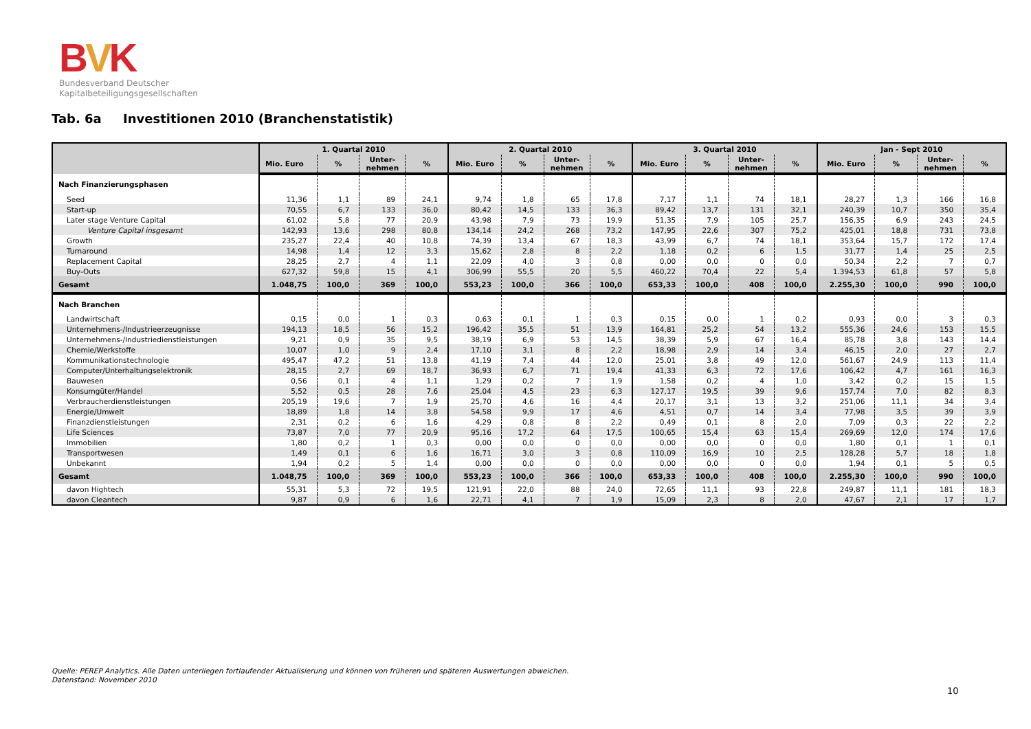BVK
Bundesverband Deutscher
Kapitalbeteiligungsgesellschaften
Tab. 6a Investitionen 2010 (Branchenstatistik)
| | 1. Quartal 2010 | | | | 2. Quartal 2010 | | | | 3. Quartal 2010 | | | | Jan - Sept 2010 | | | |
| --- | --- | --- | --- | --- | --- | --- | --- | --- | --- | --- | --- | --- | --- | --- | --- | --- |
| | Mio. Euro | % | Unter- nehmen | % | Mio. Euro | % | Unter- nehmen | % | Mio. Euro | % | Unter- nehmen | % | Mio. Euro | % | Unter- nehmen | % |
| Nach Finanzierungsphasen | | | | | | | | | | | | | | | | |
| Seed | 11,36 | 1,1 | 89 | 24,1 | 9,74 | 1,8 | 65 | 17,8 | 7,17 | 1,1 | 74 | 18,1 | 28,27 | 1,3 | 166 | 16,8 |
| Start-up | 70,55 | 6,7 | 133 | 36,0 | 80,42 | 14,5 | 133 | 36,3 | 89,42 | 13,7 | 131 | 32,1 | 240,39 | 10,7 | 350 | 35,4 |
| Later stage Venture Capital | 61,02 | 5,8 | 77 | 20,9 | 43,98 | 7,9 | 73 | 19,9 | 51,35 | 7,9 | 105 | 25,7 | 156,35 | 6,9 | 243 | 24,5 |
| Venture Capital insgesamt | 142,93 | 13,6 | 298 | 80,8 | 134,14 | 24,2 | 268 | 73,2 | 147,95 | 22,6 | 307 | 75,2 | 425,01 | 18,8 | 731 | 73,8 |
| Growth | 235,27 | 22,4 | 40 | 10,8 | 74,39 | 13,4 | 67 | 18,3 | 43,99 | 6,7 | 74 | 18,1 | 353,64 | 15,7 | 172 | 17,4 |
| Turnaround | 14,98 | 1,4 | 12 | 3,3 | 15,62 | 2,8 | 8 | 2,2 | 1,18 | 0,2 | 6 | 1,5 | 31,77 | 1,4 | 25 | 2,5 |
| Replacement Capital | 28,25 | 2,7 | 4 | 1,1 | 22,09 | 4,0 | 3 | 0,8 | 0,00 | 0,0 | 0 | 0,0 | 50,34 | 2,2 | 7 | 0,7 |
| Buy-Outs | 627,32 | 59,8 | 15 | 4,1 | 306,99 | 55,5 | 20 | 5,5 | 460,22 | 70,4 | 22 | 5,4 | 1.394,53 | 61,8 | 57 | 5,8 |
| Gesamt | 1.048,75 | 100,0 | 369 | 100,0 | 553,23 | 100,0 | 366 | 100,0 | 653,33 | 100,0 | 408 | 100,0 | 2.255,30 | 100,0 | 990 | 100,0 |
| Nach Branchen | | | | | | | | | | | | | | | | |
| Landwirtschaft | 0,15 | 0,0 | 1 | 0,3 | 0,63 | 0,1 | 1 | 0,3 | 0,15 | 0,0 | 1 | 0,2 | 0,93 | 0,0 | 3 | 0,3 |
| Unternehmens-/Industrieerzeugnisse | 194,13 | 18,5 | 56 | 15,2 | 196,42 | 35,5 | 51 | 13,9 | 164,81 | 25,2 | 54 | 13,2 | 555,36 | 24,6 | 153 | 15,5 |
| Unternehmens-/Industriedienstleistungen | 9,21 | 0,9 | 35 | 9,5 | 38,19 | 6,9 | 53 | 14,5 | 38,39 | 5,9 | 67 | 16,4 | 85,78 | 3,8 | 143 | 14,4 |
| Chemie/Werkstoffe | 10,07 | 1,0 | 9 | 2,4 | 17,10 | 3,1 | 8 | 2,2 | 18,98 | 2,9 | 14 | 3,4 | 46,15 | 2,0 | 27 | 2,7 |
| Kommunikationstechnologie | 495,47 | 47,2 | 51 | 13,8 | 41,19 | 7,4 | 44 | 12,0 | 25,01 | 3,8 | 49 | 12,0 | 561,67 | 24,9 | 113 | 11,4 |
| Computer/Unterhaltungselektronik | 28,15 | 2,7 | 69 | 18,7 | 36,93 | 6,7 | 71 | 19,4 | 41,33 | 6,3 | 72 | 17,6 | 106,42 | 4,7 | 161 | 16,3 |
| Bauwesen | 0,56 | 0,1 | 4 | 1,1 | 1,29 | 0,2 | 7 | 1,9 | 1,58 | 0,2 | 4 | 1,0 | 3,42 | 0,2 | 15 | 1,5 |
| Konsumgüter/Handel | 5,52 | 0,5 | 28 | 7,6 | 25,04 | 4,5 | 23 | 6,3 | 127,17 | 19,5 | 39 | 9,6 | 157,74 | 7,0 | 82 | 8,3 |
| Verbraucherdienstleistungen | 205,19 | 19,6 | 7 | 1,9 | 25,70 | 4,6 | 16 | 4,4 | 20,17 | 3,1 | 13 | 3,2 | 251,06 | 11,1 | 34 | 3,4 |
| Energie/Umwelt | 18,89 | 1,8 | 14 | 3,8 | 54,58 | 9,9 | 17 | 4,6 | 4,51 | 0,7 | 14 | 3,4 | 77,98 | 3,5 | 39 | 3,9 |
| Finanzdienstleistungen | 2,31 | 0,2 | 6 | 1,6 | 4,29 | 0,8 | 8 | 2,2 | 0,49 | 0,1 | 8 | 2,0 | 7,09 | 0,3 | 22 | 2,2 |
| Life Sciences | 73,87 | 7,0 | 77 | 20,9 | 95,16 | 17,2 | 64 | 17,5 | 100,65 | 15,4 | 63 | 15,4 | 269,69 | 12,0 | 174 | 17,6 |
| Immobilien | 1,80 | 0,2 | 1 | 0,3 | 0,00 | 0,0 | 0 | 0,0 | 0,00 | 0,0 | 0 | 0,0 | 1,80 | 0,1 | 1 | 0,1 |
| Transportwesen | 1,49 | 0,1 | 6 | 1,6 | 16,71 | 3,0 | 3 | 0,8 | 110,09 | 16,9 | 10 | 2,5 | 128,28 | 5,7 | 18 | 1,8 |
| Unbekannt | 1,94 | 0,2 | 5 | 1,4 | 0,00 | 0,0 | 0 | 0,0 | 0,00 | 0,0 | 0 | 0,0 | 1,94 | 0,1 | 5 | 0,5 |
| Gesamt | 1.048,75 | 100,0 | 369 | 100,0 | 553,23 | 100,0 | 366 | 100,0 | 653,33 | 100,0 | 408 | 100,0 | 2.255,30 | 100,0 | 990 | 100,0 |
| davon Hightech | 55,31 | 5,3 | 72 | 19,5 | 121,91 | 22,0 | 88 | 24,0 | 72,65 | 11,1 | 93 | 22,8 | 249,87 | 11,1 | 181 | 18,3 |
| davon Cleantech | 9,87 | 0,9 | 6 | 1,6 | 22,71 | 4,1 | 7 | 1,9 | 15,09 | 2,3 | 8 | 2,0 | 47,67 | 2,1 | 17 | 1,7 |
Quelle: PEREP Analytics. Alle Daten unterliegen fortlaufender Aktualisierung und können von früheren und späteren Auswertungen abweichen.
Datenstand: November 2010
10